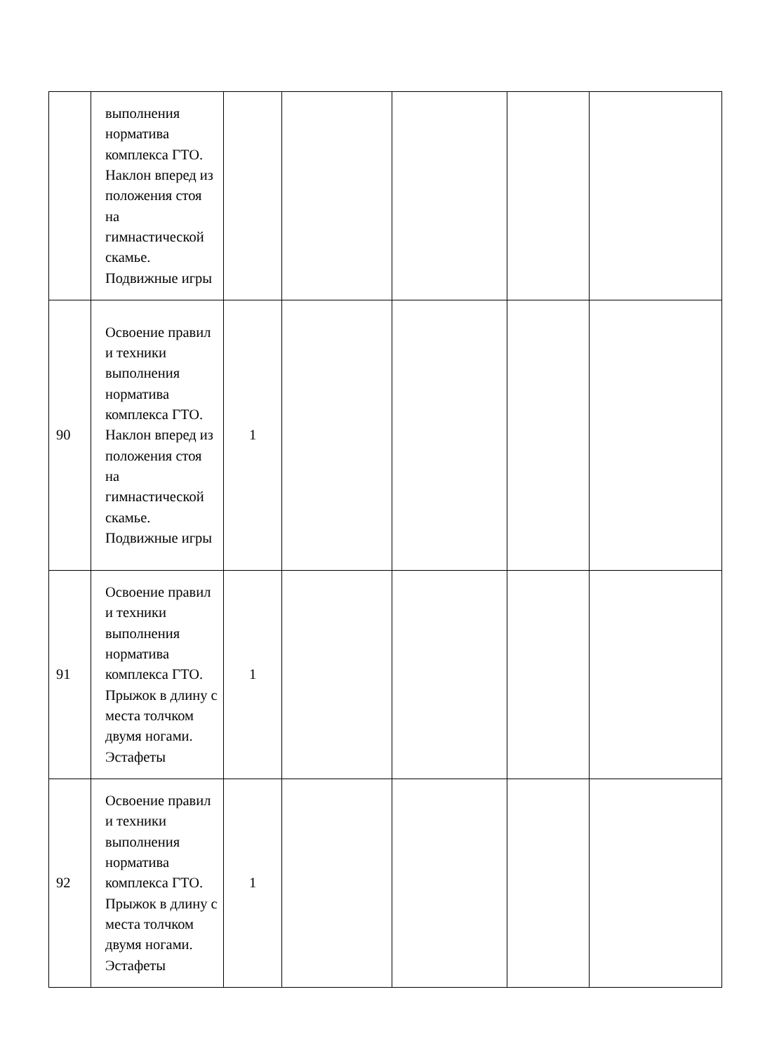| | выполнения норматива комплекса ГТО. Наклон вперед из положения стоя на гимнастической скамье. Подвижные игры | | | | | |
| 90 | Освоение правил и техники выполнения норматива комплекса ГТО. Наклон вперед из положения стоя на гимнастической скамье. Подвижные игры | 1 | | | | |
| 91 | Освоение правил и техники выполнения норматива комплекса ГТО. Прыжок в длину с места толчком двумя ногами. Эстафеты | 1 | | | | |
| 92 | Освоение правил и техники выполнения норматива комплекса ГТО. Прыжок в длину с места толчком двумя ногами. Эстафеты | 1 | | | | |